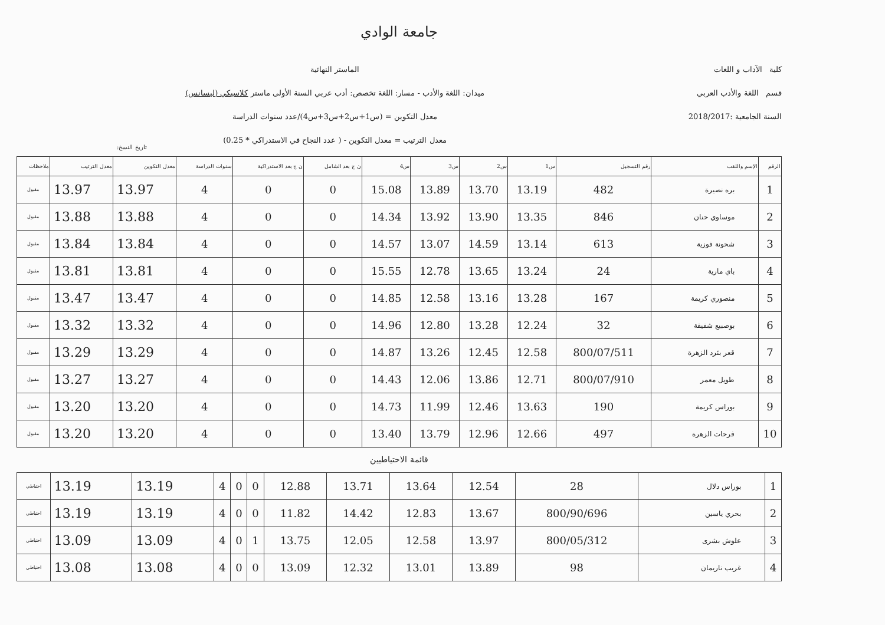جامعة الوادي
كلية الآداب و اللغات
قسم اللغة والأدب العربي
السنة الجامعية :2018/2017
الماستر النهائية
ميدان: اللغة والأدب - مسار: اللغة تخصص: أدب عربي السنة الأولى ماستر كلاسيكي (ليسانس)
معدل التكوين = (س1+س2+س3+س4)/عدد سنوات الدراسة
معدل الترتيب = معدل التكوين - ( عدد النجاح في الاستدراكي * 0.25)
تاريخ النسخ:
| الرقم | الإسم واللقب | رقم التسجيل | س1 | س2 | س3 | س4 | ن ج بعد الشامل | ن ج بعد الاستدراكية | سنوات الدراسة | معدل التكوين | معدل الترتيب | ملاحظات |
| --- | --- | --- | --- | --- | --- | --- | --- | --- | --- | --- | --- | --- |
| 1 | بره نصيرة | 482 | 13.19 | 13.70 | 13.89 | 15.08 | 0 | 0 | 4 | 13.97 | 13.97 | مقبول |
| 2 | موساوي حنان | 846 | 13.35 | 13.90 | 13.92 | 14.34 | 0 | 0 | 4 | 13.88 | 13.88 | مقبول |
| 3 | شحونة فوزية | 613 | 13.14 | 14.59 | 13.07 | 14.57 | 0 | 0 | 4 | 13.84 | 13.84 | مقبول |
| 4 | باي مارية | 24 | 13.24 | 13.65 | 12.78 | 15.55 | 0 | 0 | 4 | 13.81 | 13.81 | مقبول |
| 5 | منصوري كريمة | 167 | 13.28 | 13.16 | 12.58 | 14.85 | 0 | 0 | 4 | 13.47 | 13.47 | مقبول |
| 6 | بوصبيع شفيقة | 32 | 12.24 | 13.28 | 12.80 | 14.96 | 0 | 0 | 4 | 13.32 | 13.32 | مقبول |
| 7 | قعر بئرد الزهرة | 800/07/511 | 12.58 | 12.45 | 13.26 | 14.87 | 0 | 0 | 4 | 13.29 | 13.29 | مقبول |
| 8 | طويل معمر | 800/07/910 | 12.71 | 13.86 | 12.06 | 14.43 | 0 | 0 | 4 | 13.27 | 13.27 | مقبول |
| 9 | بوراس كريمة | 190 | 13.63 | 12.46 | 11.99 | 14.73 | 0 | 0 | 4 | 13.20 | 13.20 | مقبول |
| 10 | فرحات الزهرة | 497 | 12.66 | 12.96 | 13.79 | 13.40 | 0 | 0 | 4 | 13.20 | 13.20 | مقبول |
قائمة الاحتياطيين
| 1 | بوراس دلال | 28 | 12.54 | 13.64 | 13.71 | 12.88 | 0 | 0 | 4 | 13.19 | 13.19 | احتياطي |
| 2 | بحري ياسين | 800/90/696 | 13.67 | 12.83 | 14.42 | 11.82 | 0 | 0 | 4 | 13.19 | 13.19 | احتياطي |
| 3 | علوش بشرى | 800/05/312 | 13.97 | 12.58 | 12.05 | 13.75 | 1 | 0 | 4 | 13.09 | 13.09 | احتياطي |
| 4 | غريب ناريمان | 98 | 13.89 | 13.01 | 12.32 | 13.09 | 0 | 0 | 4 | 13.08 | 13.08 | احتياطي |